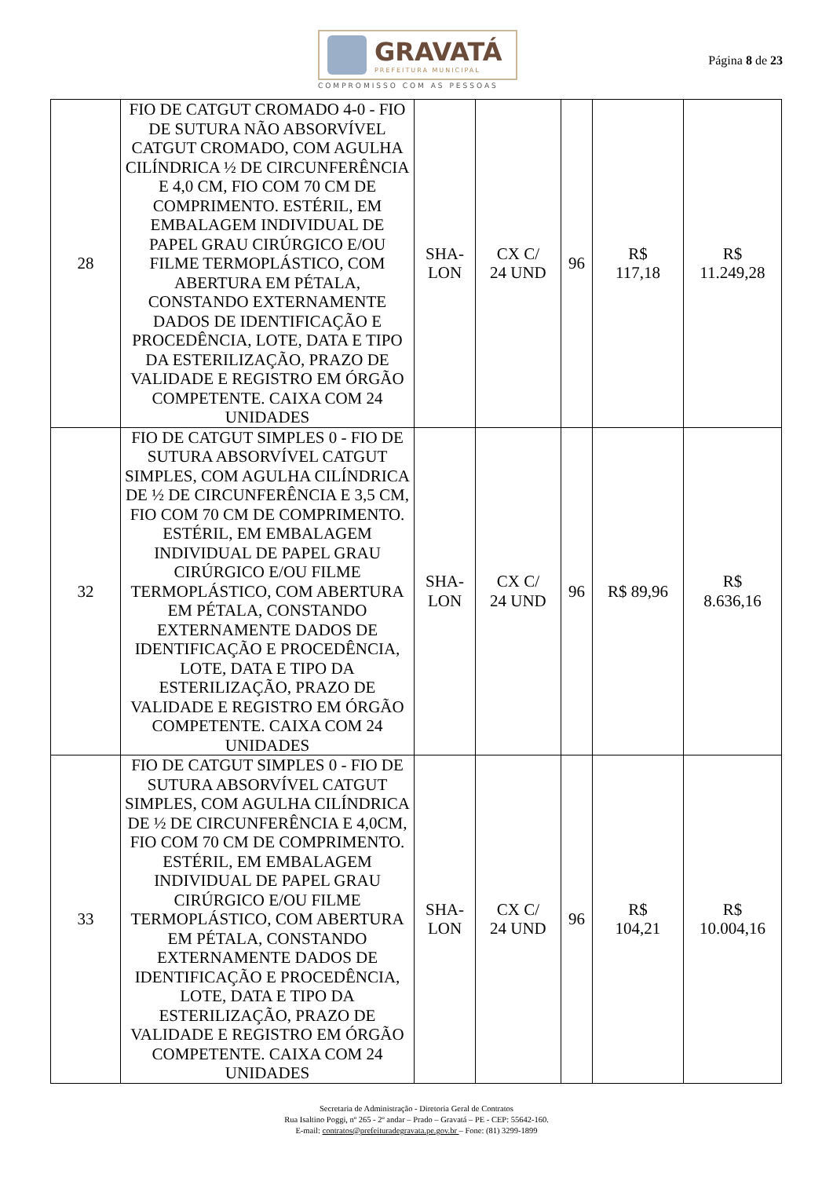GRAVATÁ
PREFEITURA MUNICIPAL
COMPROMISSO COM AS PESSOAS
Página 8 de 23
| 28 | FIO DE CATGUT CROMADO 4-0 - FIO DE SUTURA NÃO ABSORVÍVEL CATGUT CROMADO, COM AGULHA CILÍNDRICA ½ DE CIRCUNFERÊNCIA E 4,0 CM, FIO COM 70 CM DE COMPRIMENTO. ESTÉRIL, EM EMBALAGEM INDIVIDUAL DE PAPEL GRAU CIRÚRGICO E/OU FILME TERMOPLÁSTICO, COM ABERTURA EM PÉTALA, CONSTANDO EXTERNAMENTE DADOS DE IDENTIFICAÇÃO E PROCEDÊNCIA, LOTE, DATA E TIPO DA ESTERILIZAÇÃO, PRAZO DE VALIDADE E REGISTRO EM ÓRGÃO COMPETENTE. CAIXA COM 24 UNIDADES | SHA- LON | CX C/ 24 UND | 96 | R$ 117,18 | R$ 11.249,28 |
| 32 | FIO DE CATGUT SIMPLES 0 - FIO DE SUTURA ABSORVÍVEL CATGUT SIMPLES, COM AGULHA CILÍNDRICA DE ½ DE CIRCUNFERÊNCIA E 3,5 CM, FIO COM 70 CM DE COMPRIMENTO. ESTÉRIL, EM EMBALAGEM INDIVIDUAL DE PAPEL GRAU CIRÚRGICO E/OU FILME TERMOPLÁSTICO, COM ABERTURA EM PÉTALA, CONSTANDO EXTERNAMENTE DADOS DE IDENTIFICAÇÃO E PROCEDÊNCIA, LOTE, DATA E TIPO DA ESTERILIZAÇÃO, PRAZO DE VALIDADE E REGISTRO EM ÓRGÃO COMPETENTE. CAIXA COM 24 UNIDADES | SHA- LON | CX C/ 24 UND | 96 | R$ 89,96 | R$ 8.636,16 |
| 33 | FIO DE CATGUT SIMPLES 0 - FIO DE SUTURA ABSORVÍVEL CATGUT SIMPLES, COM AGULHA CILÍNDRICA DE ½ DE CIRCUNFERÊNCIA E 4,0CM, FIO COM 70 CM DE COMPRIMENTO. ESTÉRIL, EM EMBALAGEM INDIVIDUAL DE PAPEL GRAU CIRÚRGICO E/OU FILME TERMOPLÁSTICO, COM ABERTURA EM PÉTALA, CONSTANDO EXTERNAMENTE DADOS DE IDENTIFICAÇÃO E PROCEDÊNCIA, LOTE, DATA E TIPO DA ESTERILIZAÇÃO, PRAZO DE VALIDADE E REGISTRO EM ÓRGÃO COMPETENTE. CAIXA COM 24 UNIDADES | SHA- LON | CX C/ 24 UND | 96 | R$ 104,21 | R$ 10.004,16 |
Secretaria de Administração - Diretoria Geral de Contratos
Rua Isaltino Poggi, nº 265 - 2º andar – Prado – Gravatá – PE - CEP: 55642-160.
E-mail: contratos@prefeituradegravata.pe.gov.br – Fone: (81) 3299-1899